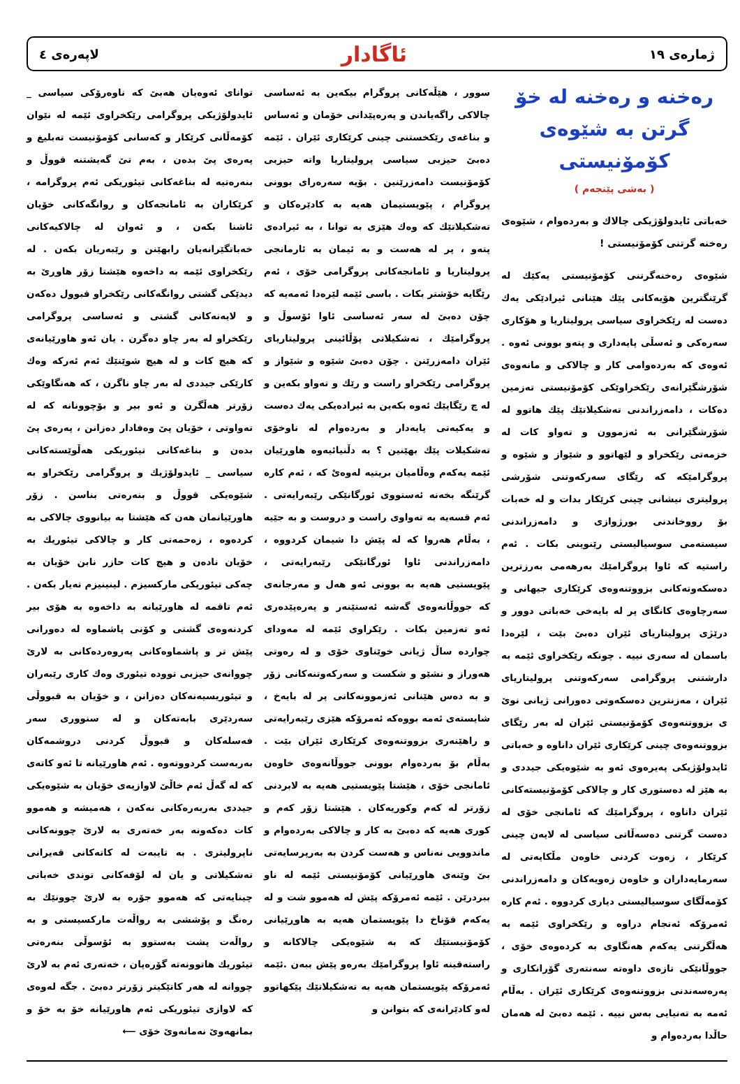ژمارەی ١٩ ئاگادار لاپەرەی ٤
رەخنە و رەخنە لە خۆ گرتن بە شێوەی كۆمۆنیستی
( بەشی پێنجەم )
خەباتی ئایدولۆژیكی چالاك و بەردەوام ، شێوەی رەخنە گرتنی كۆمۆنیستی !
شێوەی رەخنەگرتنی كۆمۆنیستی یەكێك لە گرێنگترین هۆیەكانی پێك هێنانی ئیرادێكی یەك دەست لە رێكخراوی سیاسی پرولیتاریا و هۆكاری سەرەكی و ئەسڵی پایەداری و پتەو بوونی ئەوە . ئەوەی كە بەردەوامی كار و چالاكی و مانەوەی شۆرشگێرانەی رێكخراوێكی كۆمۆنیستی تەزمین دەكات ، دامەزراندنی تەشكیلاتێك پێك هاتوو لە شۆرشگێرانی بە ئەزموون و تەواو كات لە خزمەتی رێكخراو و لێهاتوو و شێواز و شێوە و پروگرامێكە كە رێگای سەركەوتنی شۆرشی پرولیتری نیشانی چینی كرێكار بدات و لە خەبات بۆ رووخاندنی بورژوازی و دامەزراندنی سیستەمی سوسیالیستی رێنوینی بكات . ئەم راستیە كە ئاوا پروگرامێك بەرهەمی بەرزترین دەسكەوتەكانی بزووتنەوەی كرێكاری جیهانی و سەرچاوەی كانگای پر لە بایەخی خەباتی دوور و درێژی پرولیتاریای ئێران دەبێ بێت ، لێرەدا باسمان لە سەری نییە . چونكە رێكخراوی ئێمە بە دارشتنی پروگرامی سەركەوتنی پرولیتاریای ئێران ، مەزنترین دەسكەوتی دەورانی ژیانی نوێ ی بزووتنەوەی كۆمۆنیستی ئێران لە بەر رێگای بزووتنەوەی چینی كرێكاری ئێران داناوە و خەباتی ئایدولۆژیكی پەیرەوی ئەو بە شێوەیكی جیددی و بە هێز لە دەستوری كار و چالاكی كۆمۆنیستەكانی ئێران داناوە ، پروگرامێك كە ئامانجی خۆی لە دەست گرتنی دەسەڵاتی سیاسی لە لایەن چینی كرێكار ، زەوت كردنی خاوەن مڵكایەتی لە سەرمایەداران و خاوەن زەویەكان و دامەزراندنی كۆمەڵگای سوسیالیستی دیاری كردووە . ئەم كارە ئەمرۆكە ئەنجام دراوە و رێكخراوی ئێمە بە هەڵگرتنی یەكەم هەنگاوی بە كردەوەی خۆی ، جووڵانێكی تازەی داوەتە سەنتەری گۆرانكاری و پەرەسەندنی بزووتنەوەی كرێكاری ئێران . بەڵام ئەمە بە تەنیایی بەس نییە . ئێمە دەبێ لە هەمان حاڵدا بەردەوام و
سوور ، هێڵەكانی پروگرام بیكەین بە ئەساسی چالاكی راگەیاندن و پەرەپێدانی خۆمان و ئەساس و بناغەی رێكخستنی چینی كرێكاری ئێران . ئێمە دەبێ حیزبی سیاسی پرولیتاریا واتە حیزبی كۆمۆنیست دامەزرێنین . بۆیە سەرەرای بوونی پروگرام ، پێویستیمان هەیە بە كادێرەكان و تەشكیلاتێك كە وەك هێزی بە توانا ، بە ئیرادەی پتەو ، پر لە هەست و بە ئیمان بە ئارمانجی پرولیتاریا و ئامانجەكانی پروگرامی خۆی ، ئەم رێگایە خۆشتر بكات . باسی ئێمە لێرەدا ئەمەیە كە چۆن دەبێ لە سەر ئەساسی ئاوا ئۆسوڵ و پروگرامێك ، تەشكیلاتی پۆڵائینی پرولیتاریای ئێران دامەزرێنن . چۆن دەبێ شێوە و شێواز و پروگرامی رێكخراو راست و رێك و تەواو بكەین و لە چ رێگایێك ئەوە بكەین بە ئیرادەیكی یەك دەست و یەكیەتی پایەدار و بەردەوام لە ناوخۆی تەشكیلات پێك بهێنین ؟ بە دڵنیائیەوە هاوڕێیان ئێمە یەكەم وەڵامیان بریتیە لەوەیْ كە ، ئەم كارە گرێنگە بخەنە ئەستووی ئورگانێكی رێبەرایەتی . ئەم قسەیە بە تەواوی راست و دروست و بە جێیە ، بەڵام هەروا كە لە پێش دا شیمان كردووە ، دامەزراندنی ئاوا ئورگانێكی رێبەرایەتی ، پێویستیی هەیە بە بوونی ئەو هەل و مەرجانەی كە جووڵانەوەی گەشە ئەستێنەر و پەرەپێدەری ئەو تەزمین بكات . رێكراوی ئێمە لە مەودای چواردە ساڵ ژیانی خوێناوی خۆی و لە رەوتی هەوراز و نشێو و شكست و سەركەوتنەكانی زۆر و بە دەس هێنانی ئەزموونەكانی پر لە بایەخ ، شایستەی ئەمە بووەكە ئەمرۆكە هێزی رێبەرایەتی و راهێنەری بزووتنەوەی كرێكاری ئێران بێت . بەڵام بۆ بەردەوام بوونی جووڵانەوەی خاوەن ئامانجی خۆی ، هێشتا پێویستیی هەیە بە لابردنی زۆرتر لە كەم وكوریەكان . هێشتا زۆر كەم و كوری هەیە كە دەبێ بە كار و چالاكی بەردەوام و ماندوویی نەناس و هەست كردن بە بەرپرسایەتی بێ وێنەی هاوڕێیانی كۆمۆنیستی ئێمە لە ناو ببردرێن . ئێمە ئەمرۆكە پێش لە هەموو شت و لە یەكەم قۆناخ دا پێویستمان هەیە بە هاوڕێیانی كۆمۆنیستێك كە بە شێوەیكی چالاكانە و راستەقینە ئاوا پروگرامێك بەرەو پێش ببەن .ئێمە ئەمرۆكە پێویستمان هەیە بە تەشكیلاتێك پێكهاتوو لەو كادێرانەی كە بتوانن و
توانای ئەوەیان هەبێ كە ناوەرۆكی سیاسی _ ئایدولۆژیكی پروگرامی رێكخراوی ئێمە لە نێوان كۆمەڵانی كرێكار و كەسانی كۆمۆنیست تەبلیغ و پەرەی پێ بدەن ، بەم تێ گەیشتنە قووڵ و بنەرەتیە لە بناغەكانی تیئوریكی ئەم پروگرامە ، كرێكاران بە ئامانجەكان و روانگەكانی خۆیان ئاشنا بكەن ، و ئەوان لە چالاكیەكانی خەباتگێرانەیان رابهێنن و رێبەریان بكەن . لە رێكخراوی ئێمە بە داخەوە هێشتا زۆر هاوڕێ بە دیدێكی گشتی روانگەكانی رێكخراو قبوول دەكەن و لایەنەكانی گشتی و ئەساسی پروگرامی رێكخراو لە بەر چاو دەگرن . یان ئەو هاورێیانەی كە هیچ كات و لە هیچ شوێنێك ئەم ئەركە وەك كارێكی جیددی لە بەر چاو ناگرن ، كە هەنگاوێكی زۆرتر هەڵگرن و ئەو بیر و بۆچوونانە كە لە تەواوتی ، خۆیان پێ وەفادار دەزانن ، پەرەی پێ بدەن و بناغەكانی تیئوریكی هەڵوێستەكانی سیاسی _ ئایدولۆژیك و پروگرامی رێكخراو بە شێوەیكی قووڵ و بنەرەتی بناسن . زۆر هاورێیانمان هەن كە هێشتا بە بیانووی چالاكی بە كردەوە ، زەحمەتی كار و چالاكی تیئوریك بە خۆیان نادەن و هیچ كات حازر نابن خۆیان بە چەكی تیئوریكی ماركسیزم . لینینیزم تەیار بكەن . ئەم تاقمە لە هاورێیانە بە داخەوە بە هۆی بیر كردنەوەی گشتی و كۆنی پاشماوە لە دەورانی پێش تر و پاشماوەكانی پەروەردەكانی بە لارێ چووانەی حیزبی توودە تیئوری وەك كاری رێبەران و تیئوریسیەنەكان دەزانن ، و خۆیان بە قبووڵی سەردێری بابەتەكان و لە سنووری سەر فەسلەكان و قبووڵ كردنی دروشمەكان بەربەست كردووتەوە . ئەم هاورێیانە تا ئەو كاتەی كە لە گەڵ ئەم خاڵێ لاوازیەی خۆیان بە شێوەیكی جیددی بەربەرەكانی نەكەن ، هەمیشە و هەموو كات دەكەونە بەر خەتەری بە لارێ چوونەكانی ناپرولیتری . بە تایبەت لە كاتەكانی قەیرانی تەشكیلاتی و یان لە لۆفەكانی توندی خەباتی چینایەتی كە هەموو جۆرە بە لارێ چوونێك بە رەنگ و پۆششی بە رواڵەت ماركسیستی و بە رواڵەت پشت بەستوو بە ئۆسوڵی بنەرەتی تیئوریك هاتوونەتە گۆرەپان ، خەتەری ئەم بە لارێ چووانە لە هەر كاتێكیتر زۆرتر دەبێ . جگە لەوەی كە لاوازی تیئوریكی ئەم هاورێیانە خۆ بە خۆ و بمانهەوێ نەمانەوێ خۆی ⟵